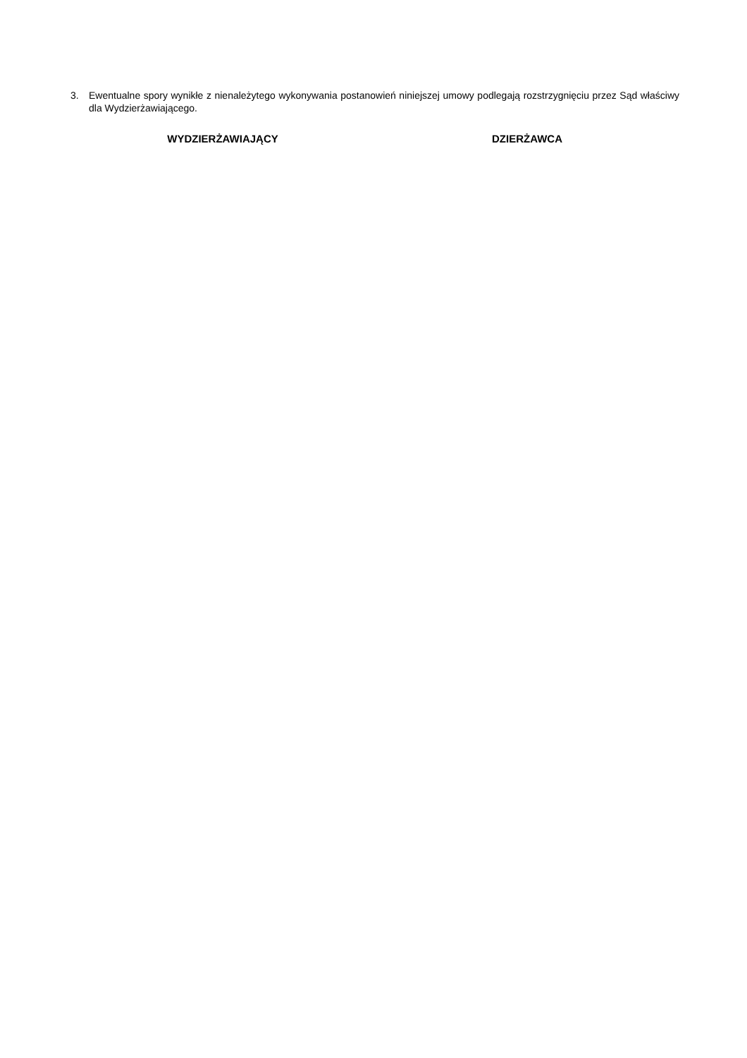3. Ewentualne spory wynikłe z nienależytego wykonywania postanowień niniejszej umowy podlegają rozstrzygnięciu przez Sąd właściwy dla Wydzierżawiającego.
WYDZIERŻAWIAJĄCY DZIERŻAWCA